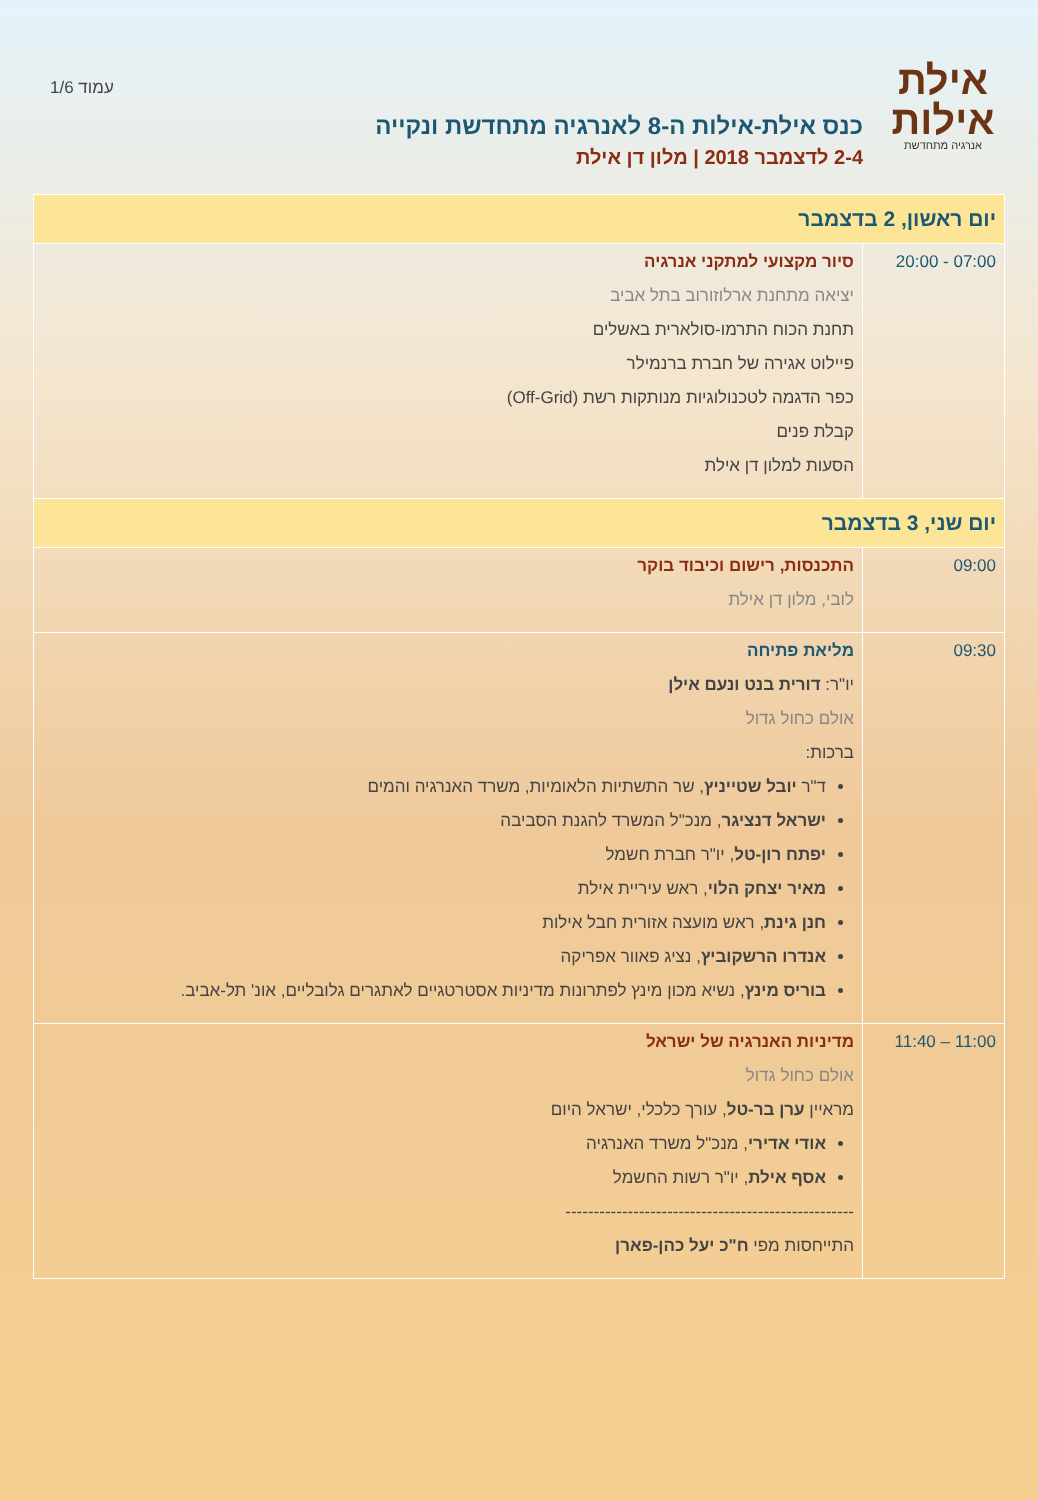אילת
אילות
אנרגיה מתחדשת
כנס אילת-אילות ה-8 לאנרגיה מתחדשת ונקייה
2-4 לדצמבר 2018 | מלון דן אילת
עמוד 1/6
| יום ראשון, 2 בדצמבר | |
| --- | --- |
| 07:00 - 20:00 | סיור מקצועי למתקני אנרגיה יציאה מתחנת ארלוזורוב בתל אביב תחנת הכוח התרמו-סולארית באשלים פיילוט אגירה של חברת ברנמילר כפר הדגמה לטכנולוגיות מנותקות רשת (Off-Grid) קבלת פנים הסעות למלון דן אילת |
| יום שני, 3 בדצמבר | |
| 09:00 | התכנסות, רישום וכיבוד בוקר לובי, מלון דן אילת |
| 09:30 | מליאת פתיחה יו"ר: דורית בנט ונעם אילן אולם כחול גדול ברכות: ד"ר יובל שטייניץ , שר התשתיות הלאומיות, משרד האנרגיה והמים ישראל דנציגר , מנכ"ל המשרד להגנת הסביבה יפתח רון-טל , יו"ר חברת חשמל מאיר יצחק הלוי , ראש עיריית אילת חנן גינת , ראש מועצה אזורית חבל אילות אנדרו הרשקוביץ , נציג פאוור אפריקה בוריס מינץ , נשיא מכון מינץ לפתרונות מדיניות אסטרטגיים לאתגרים גלובליים, אונ' תל-אביב. |
| 11:00 – 11:40 | מדיניות האנרגיה של ישראל אולם כחול גדול מראיין ערן בר-טל , עורך כלכלי, ישראל היום אודי אדירי , מנכ"ל משרד האנרגיה אסף אילת , יו"ר רשות החשמל --------------------------------------------------- התייחסות מפי ח"כ יעל כהן-פארן |